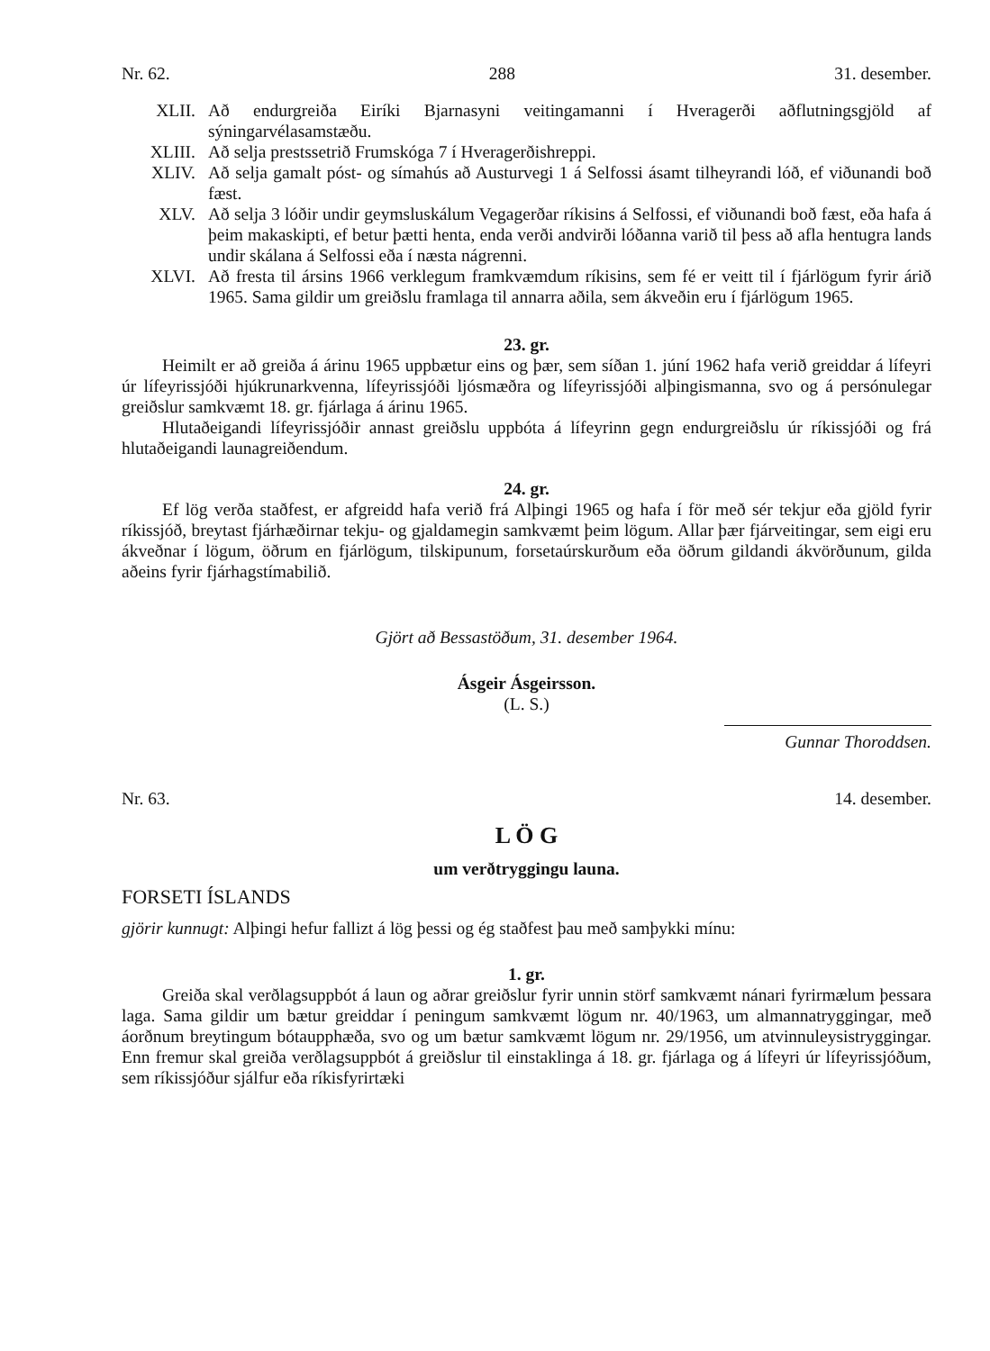Nr. 62. 288 31. desember.
XLII. Að endurgreiða Eiríki Bjarnasyni veitingamanni í Hveragerði aðflutningsgjöld af sýningarvélasamstæðu.
XLIII. Að selja prestssetrið Frumskóga 7 í Hveragerðishreppi.
XLIV. Að selja gamalt póst- og símahús að Austurvegi 1 á Selfossi ásamt tilheyrandi lóð, ef viðunandi boð fæst.
XLV. Að selja 3 lóðir undir geymsluskálum Vegagerðar ríkisins á Selfossi, ef viðunandi boð fæst, eða hafa á þeim makaskipti, ef betur þætti henta, enda verði andvirði lóðanna varið til þess að afla hentugra lands undir skálana á Selfossi eða í næsta nágrenni.
XLVI. Að fresta til ársins 1966 verklegum framkvæmdum ríkisins, sem fé er veitt til í fjárlögum fyrir árið 1965. Sama gildir um greiðslu framlaga til annarra aðila, sem ákveðin eru í fjárlögum 1965.
23. gr.
Heimilt er að greiða á árinu 1965 uppbætur eins og þær, sem síðan 1. júní 1962 hafa verið greiddar á lífeyri úr lífeyrissjóði hjúkrunarkvenna, lífeyrissjóði ljósmæðra og lífeyrissjóði alþingismanna, svo og á persónulegar greiðslur samkvæmt 18. gr. fjárlaga á árinu 1965.
Hlutaðeigandi lífeyrissjóðir annast greiðslu uppbóta á lífeyrinn gegn endurgreiðslu úr ríkissjóði og frá hlutaðeigandi launagreiðendum.
24. gr.
Ef lög verða staðfest, er afgreidd hafa verið frá Alþingi 1965 og hafa í för með sér tekjur eða gjöld fyrir ríkissjóð, breytast fjárhæðirnar tekju- og gjaldamegin samkvæmt þeim lögum. Allar þær fjárveitingar, sem eigi eru ákveðnar í lögum, öðrum en fjárlögum, tilskipunum, forsetaúrskurðum eða öðrum gildandi ákvörðunum, gilda aðeins fyrir fjárhagstímabilið.
Gjört að Bessastöðum, 31. desember 1964.
Ásgeir Ásgeirsson.
(L. S.)
Gunnar Thoroddsen.
Nr. 63. 14. desember.
L Ö G
um verðtryggingu launa.
FORSETI ÍSLANDS
gjörir kunnugt: Alþingi hefur fallizt á lög þessi og ég staðfest þau með samþykki mínu:
1. gr.
Greiða skal verðlagsuppbót á laun og aðrar greiðslur fyrir unnin störf samkvæmt nánari fyrirmælum þessara laga. Sama gildir um bætur greiddar í peningum samkvæmt lögum nr. 40/1963, um almannatryggingar, með áorðnum breytingum bótaupphæða, svo og um bætur samkvæmt lögum nr. 29/1956, um atvinnuleysistryggingar. Enn fremur skal greiða verðlagsuppbót á greiðslur til einstaklinga á 18. gr. fjárlaga og á lífeyri úr lífeyrissjóðum, sem ríkissjóður sjálfur eða ríkisfyrirtæki